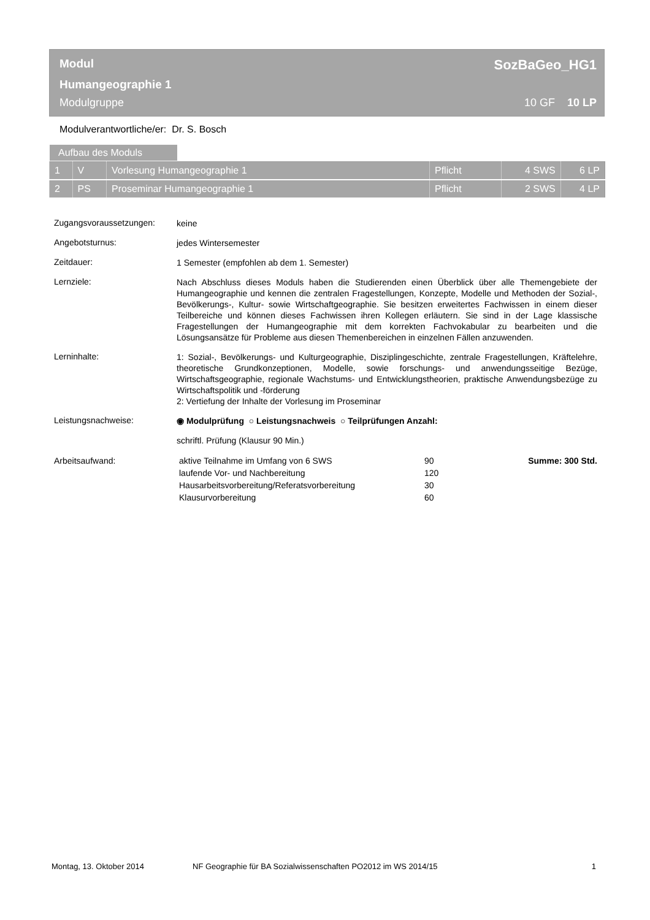Modul SozBaGeo_HG1
Humangeographie 1
Modulgruppe 10 GF 10 LP
Modulverantwortliche/er: Dr. S. Bosch
Aufbau des Moduls
| 1 | V | Vorlesung Humangeographie 1 | Pflicht | 4 SWS | 6 LP |
| 2 | PS | Proseminar Humangeographie 1 | Pflicht | 2 SWS | 4 LP |
Zugangsvoraussetzungen:
keine
Angebotsturnus:
jedes Wintersemester
Zeitdauer:
1 Semester (empfohlen ab dem 1. Semester)
Lernziele:
Nach Abschluss dieses Moduls haben die Studierenden einen Überblick über alle Themengebiete der Humangeographie und kennen die zentralen Fragestellungen, Konzepte, Modelle und Methoden der Sozial-, Bevölkerungs-, Kultur- sowie Wirtschaftgeographie. Sie besitzen erweitertes Fachwissen in einem dieser Teilbereiche und können dieses Fachwissen ihren Kollegen erläutern. Sie sind in der Lage klassische Fragestellungen der Humangeographie mit dem korrekten Fachvokabular zu bearbeiten und die Lösungsansätze für Probleme aus diesen Themenbereichen in einzelnen Fällen anzuwenden.
Lerninhalte:
1: Sozial-, Bevölkerungs- und Kulturgeographie, Disziplingeschichte, zentrale Fragestellungen, Kräftelehre, theoretische Grundkonzeptionen, Modelle, sowie forschungs- und anwendungsseitige Bezüge, Wirtschaftsgeographie, regionale Wachstums- und Entwicklungstheorien, praktische Anwendungsbezüge zu Wirtschaftspolitik und -förderung
2: Vertiefung der Inhalte der Vorlesung im Proseminar
Leistungsnachweise:
◉ Modulprüfung ○ Leistungsnachweis ○ Teilprüfungen Anzahl:
schriftl. Prüfung (Klausur 90 Min.)
Arbeitsaufwand:
aktive Teilnahme im Umfang von 6 SWS
90
Summe: 300 Std.
laufende Vor- und Nachbereitung
120
Hausarbeitsvorbereitung/Referatsvorbereitung
30
Klausurvorbereitung
60
Montag, 13. Oktober 2014 NF Geographie für BA Sozialwissenschaften PO2012 im WS 2014/15 1